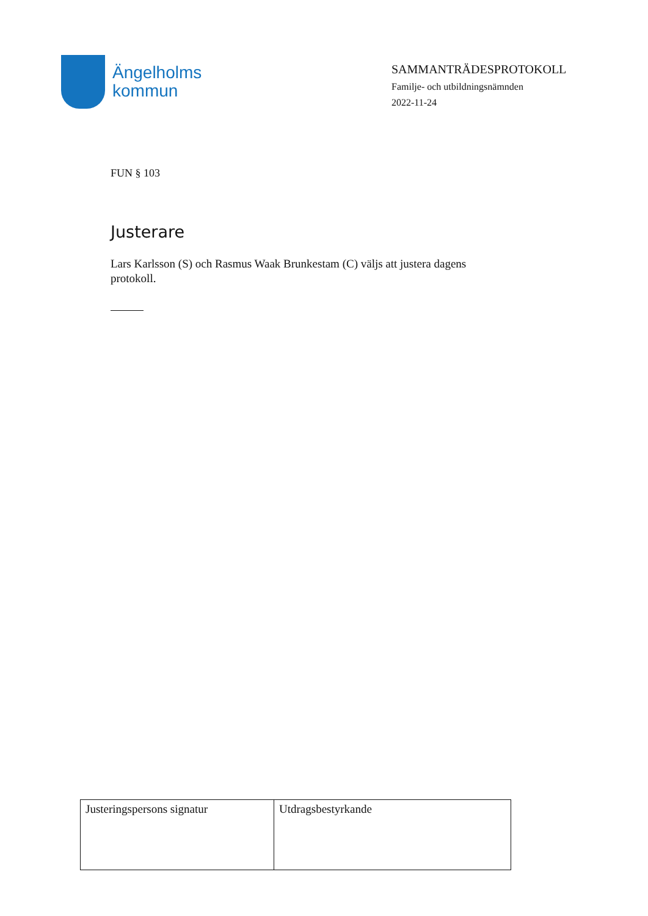Ängelholms
kommun
SAMMANTRÄDESPROTOKOLL
Familje- och utbildningsnämnden
2022-11-24
FUN § 103
Justerare
Lars Karlsson (S) och Rasmus Waak Brunkestam (C) väljs att justera dagens protokoll.
| Justeringspersons signatur | Utdragsbestyrkande |